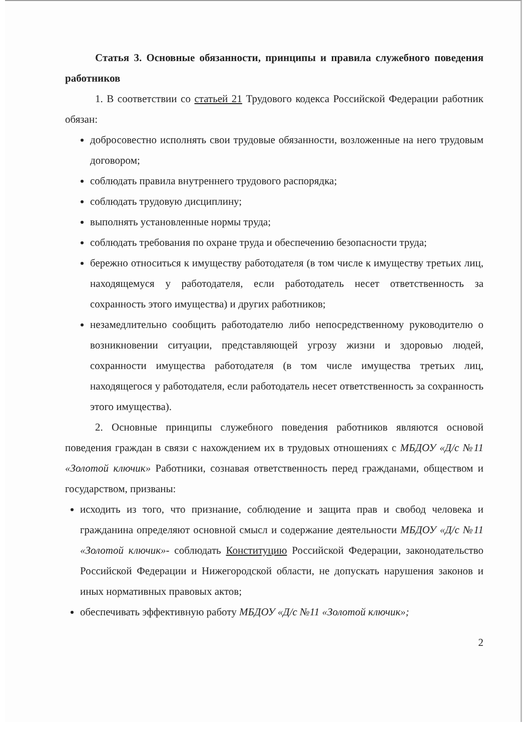Статья 3. Основные обязанности, принципы и правила служебного поведения работников
1. В соответствии со статьей 21 Трудового кодекса Российской Федерации работник обязан:
добросовестно исполнять свои трудовые обязанности, возложенные на него трудовым договором;
соблюдать правила внутреннего трудового распорядка;
соблюдать трудовую дисциплину;
выполнять установленные нормы труда;
соблюдать требования по охране труда и обеспечению безопасности труда;
бережно относиться к имуществу работодателя (в том числе к имуществу третьих лиц, находящемуся у работодателя, если работодатель несет ответственность за сохранность этого имущества) и других работников;
незамедлительно сообщить работодателю либо непосредственному руководителю о возникновении ситуации, представляющей угрозу жизни и здоровью людей, сохранности имущества работодателя (в том числе имущества третьих лиц, находящегося у работодателя, если работодатель несет ответственность за сохранность этого имущества).
2. Основные принципы служебного поведения работников являются основой поведения граждан в связи с нахождением их в трудовых отношениях с МБДОУ «Д/с №11 «Золотой ключик» Работники, сознавая ответственность перед гражданами, обществом и государством, призваны:
исходить из того, что признание, соблюдение и защита прав и свобод человека и гражданина определяют основной смысл и содержание деятельности МБДОУ «Д/с №11 «Золотой ключик»- соблюдать Конституцию Российской Федерации, законодательство Российской Федерации и Нижегородской области, не допускать нарушения законов и иных нормативных правовых актов;
обеспечивать эффективную работу МБДОУ «Д/с №11 «Золотой ключик»;
2